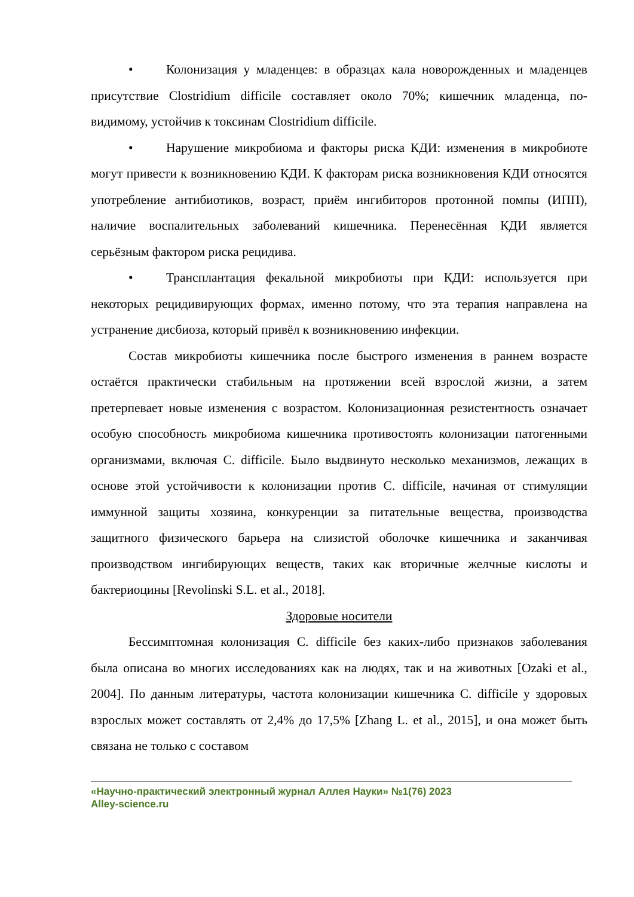• Колонизация у младенцев: в образцах кала новорожденных и младенцев присутствие Clostridium difficile составляет около 70%; кишечник младенца, по-видимому, устойчив к токсинам Clostridium difficile.
• Нарушение микробиома и факторы риска КДИ: изменения в микробиоте могут привести к возникновению КДИ. К факторам риска возникновения КДИ относятся употребление антибиотиков, возраст, приём ингибиторов протонной помпы (ИПП), наличие воспалительных заболеваний кишечника. Перенесённая КДИ является серьёзным фактором риска рецидива.
• Трансплантация фекальной микробиоты при КДИ: используется при некоторых рецидивирующих формах, именно потому, что эта терапия направлена на устранение дисбиоза, который привёл к возникновению инфекции.
Состав микробиоты кишечника после быстрого изменения в раннем возрасте остаётся практически стабильным на протяжении всей взрослой жизни, а затем претерпевает новые изменения с возрастом. Колонизационная резистентность означает особую способность микробиома кишечника противостоять колонизации патогенными организмами, включая C. difficile. Было выдвинуто несколько механизмов, лежащих в основе этой устойчивости к колонизации против C. difficile, начиная от стимуляции иммунной защиты хозяина, конкуренции за питательные вещества, производства защитного физического барьера на слизистой оболочке кишечника и заканчивая производством ингибирующих веществ, таких как вторичные желчные кислоты и бактериоцины [Revolinski S.L. et al., 2018].
Здоровые носители
Бессимптомная колонизация C. difficile без каких-либо признаков заболевания была описана во многих исследованиях как на людях, так и на животных [Ozaki et al., 2004]. По данным литературы, частота колонизации кишечника C. difficile у здоровых взрослых может составлять от 2,4% до 17,5% [Zhang L. et al., 2015], и она может быть связана не только с составом
«Научно-практический электронный журнал Аллея Науки» №1(76) 2023
Alley-science.ru